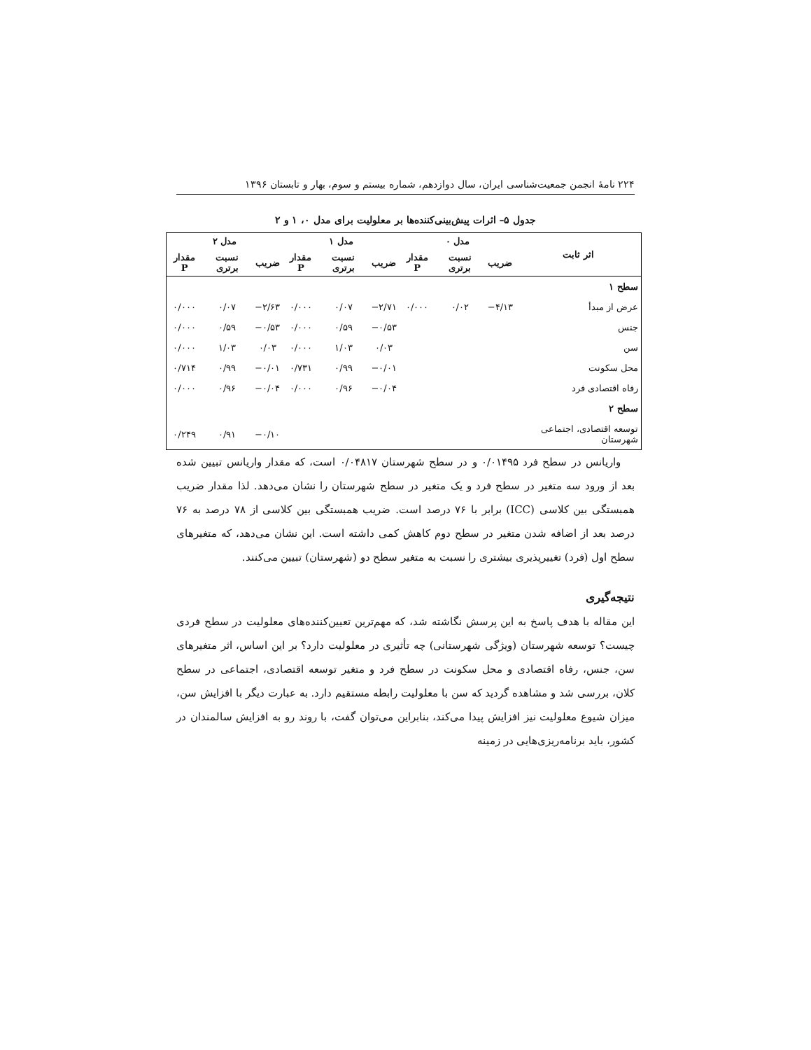۲۲۴ نامهٔ انجمن جمعیت‌شناسی ایران، سال دوازدهم، شماره بیستم و سوم، بهار و تابستان ۱۳۹۶
جدول ۵– اثرات پیش‌بینی‌کننده‌ها بر معلولیت برای مدل ۰، ۱ و ۲
| اثر ثابت | مدل ۰ | | | مدل ۱ | | | مدل ۲ | | |
| --- | --- | --- | --- | --- | --- | --- | --- | --- | --- |
| | ضریب | نسبت برتری | مقدار P | ضریب | نسبت برتری | مقدار P | ضریب | نسبت برتری | مقدار P |
| سطح ۱ | | | | | | | | | |
| عرض از مبدأ | ۴/۱۳− | ۰/۰۲ | ۰/۰۰۰ | ۲/۷۱− | ۰/۰۷ | ۰/۰۰۰ | ۲/۶۳− | ۰/۰۷ | ۰/۰۰۰ |
| جنس | | | | ۰/۵۳− | ۰/۵۹ | ۰/۰۰۰ | ۰/۵۳− | ۰/۵۹ | ۰/۰۰۰ |
| سن | | | | ۰/۰۳ | ۱/۰۳ | ۰/۰۰۰ | ۰/۰۳ | ۱/۰۳ | ۰/۰۰۰ |
| محل سکونت | | | | ۰/۰۱− | ۰/۹۹ | ۰/۷۳۱ | ۰/۰۱− | ۰/۹۹ | ۰/۷۱۴ |
| رفاه اقتصادی فرد | | | | ۰/۰۴− | ۰/۹۶ | ۰/۰۰۰ | ۰/۰۴− | ۰/۹۶ | ۰/۰۰۰ |
| سطح ۲ | | | | | | | | | |
| توسعه اقتصادی، اجتماعی شهرستان | | | | | | | ۰/۱۰− | ۰/۹۱ | ۰/۲۴۹ |
واریانس در سطح فرد ۰/۰۱۴۹۵ و در سطح شهرستان ۰/۰۴۸۱۷ است، که مقدار واریانس تبیین شده بعد از ورود سه متغیر در سطح فرد و یک متغیر در سطح شهرستان را نشان می‌دهد. لذا مقدار ضریب همبستگی بین کلاسی (ICC) برابر با ۷۶ درصد است. ضریب همبستگی بین کلاسی از ۷۸ درصد به ۷۶ درصد بعد از اضافه شدن متغیر در سطح دوم کاهش کمی داشته است. این نشان می‌دهد، که متغیرهای سطح اول (فرد) تغییرپذیری بیشتری را نسبت به متغیر سطح دو (شهرستان) تبیین می‌کنند.
نتیجه‌گیری
این مقاله با هدف پاسخ به این پرسش نگاشته شد، که مهم‌ترین تعیین‌کننده‌های معلولیت در سطح فردی چیست؟ توسعه شهرستان (ویژگی شهرستانی) چه تأثیری در معلولیت دارد؟ بر این اساس، اثر متغیرهای سن، جنس، رفاه اقتصادی و محل سکونت در سطح فرد و متغیر توسعه اقتصادی، اجتماعی در سطح کلان، بررسی شد و مشاهده گردید که سن با معلولیت رابطه مستقیم دارد. به عبارت دیگر با افزایش سن، میزان شیوع معلولیت نیز افزایش پیدا می‌کند، بنابراین می‌توان گفت، با روند رو به افزایش سالمندان در کشور، باید برنامه‌ریزی‌هایی در زمینه